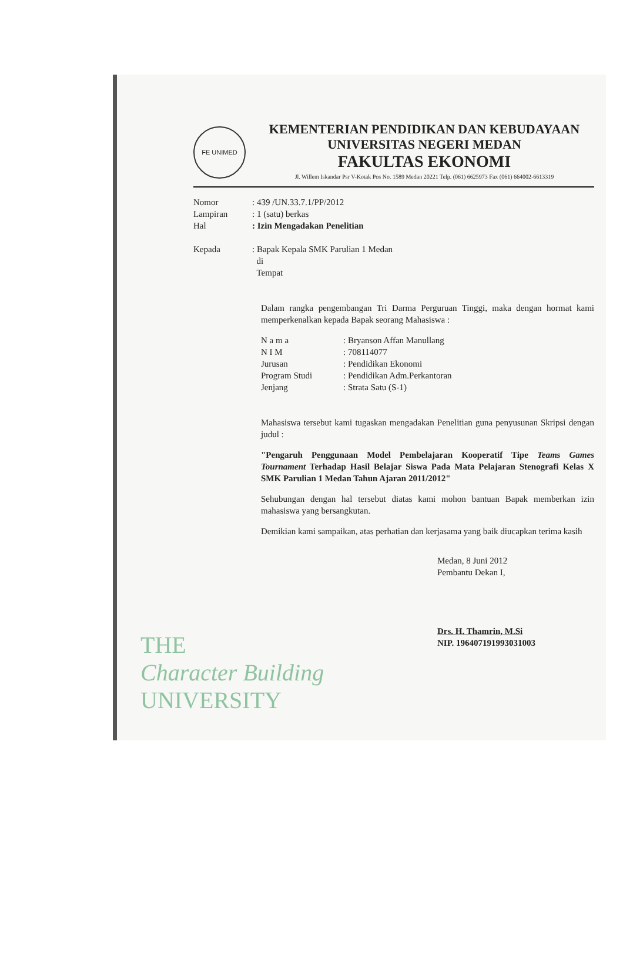FE UNIMED
KEMENTERIAN PENDIDIKAN DAN KEBUDAYAAN
UNIVERSITAS NEGERI MEDAN
FAKULTAS EKONOMI
Jl. Willem Iskandar Psr V-Kotak Pos No. 1589 Medan 20221 Telp. (061) 6625973 Fax (061) 664002-6613319
Nomor: 439 /UN.33.7.1/PP/2012
Lampiran: 1 (satu) berkas
Hal: Izin Mengadakan Penelitian
Kepada: Bapak Kepala SMK Parulian 1 Medan
di
Tempat
Dalam rangka pengembangan Tri Darma Perguruan Tinggi, maka dengan hormat kami memperkenalkan kepada Bapak seorang Mahasiswa :
N a m a: Bryanson Affan Manullang
N I M: 708114077
Jurusan: Pendidikan Ekonomi
Program Studi: Pendidikan Adm.Perkantoran
Jenjang: Strata Satu (S-1)
Mahasiswa tersebut kami tugaskan mengadakan Penelitian guna penyusunan Skripsi dengan judul :
"Pengaruh Penggunaan Model Pembelajaran Kooperatif Tipe Teams Games Tournament Terhadap Hasil Belajar Siswa Pada Mata Pelajaran Stenografi Kelas X SMK Parulian 1 Medan Tahun Ajaran 2011/2012"
Sehubungan dengan hal tersebut diatas kami mohon bantuan Bapak memberkan izin mahasiswa yang bersangkutan.
Demikian kami sampaikan, atas perhatian dan kerjasama yang baik diucapkan terima kasih
Medan, 8 Juni 2012
Pembantu Dekan I,
Drs. H. Thamrin, M.Si
NIP. 196407191993031003
THE
Character Building
UNIVERSITY